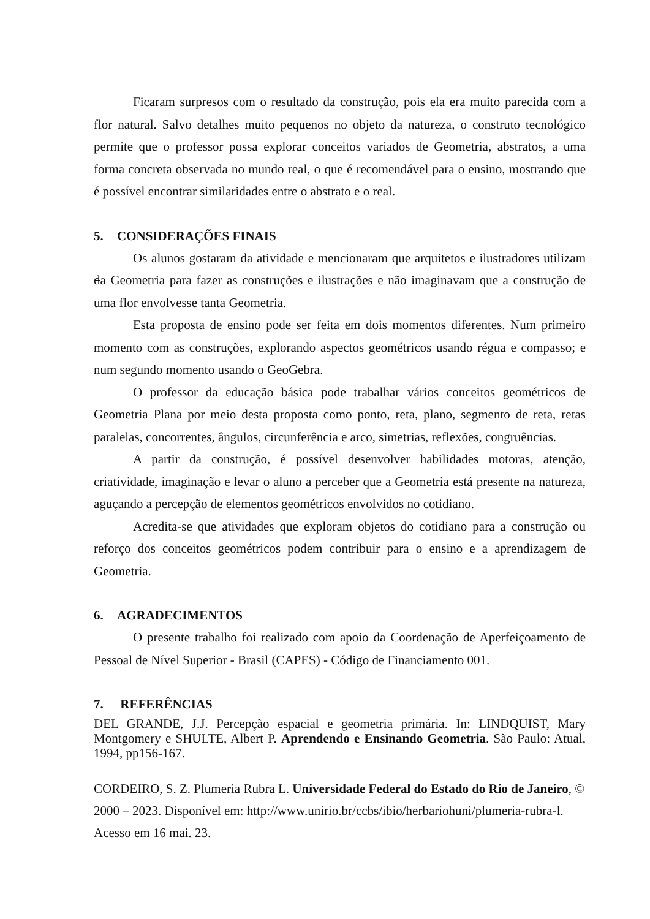Ficaram surpresos com o resultado da construção, pois ela era muito parecida com a flor natural. Salvo detalhes muito pequenos no objeto da natureza, o construto tecnológico permite que o professor possa explorar conceitos variados de Geometria, abstratos, a uma forma concreta observada no mundo real, o que é recomendável para o ensino, mostrando que é possível encontrar similaridades entre o abstrato e o real.
5. CONSIDERAÇÕES FINAIS
Os alunos gostaram da atividade e mencionaram que arquitetos e ilustradores utilizam da Geometria para fazer as construções e ilustrações e não imaginavam que a construção de uma flor envolvesse tanta Geometria.
Esta proposta de ensino pode ser feita em dois momentos diferentes. Num primeiro momento com as construções, explorando aspectos geométricos usando régua e compasso; e num segundo momento usando o GeoGebra.
O professor da educação básica pode trabalhar vários conceitos geométricos de Geometria Plana por meio desta proposta como ponto, reta, plano, segmento de reta, retas paralelas, concorrentes, ângulos, circunferência e arco, simetrias, reflexões, congruências.
A partir da construção, é possível desenvolver habilidades motoras, atenção, criatividade, imaginação e levar o aluno a perceber que a Geometria está presente na natureza, aguçando a percepção de elementos geométricos envolvidos no cotidiano.
Acredita-se que atividades que exploram objetos do cotidiano para a construção ou reforço dos conceitos geométricos podem contribuir para o ensino e a aprendizagem de Geometria.
6. AGRADECIMENTOS
O presente trabalho foi realizado com apoio da Coordenação de Aperfeiçoamento de Pessoal de Nível Superior - Brasil (CAPES) - Código de Financiamento 001.
7. REFERÊNCIAS
DEL GRANDE, J.J. Percepção espacial e geometria primária. In: LINDQUIST, Mary Montgomery e SHULTE, Albert P. Aprendendo e Ensinando Geometria. São Paulo: Atual, 1994, pp156-167.
CORDEIRO, S. Z. Plumeria Rubra L. Universidade Federal do Estado do Rio de Janeiro, © 2000 – 2023. Disponível em: http://www.unirio.br/ccbs/ibio/herbariohuni/plumeria-rubra-l. Acesso em 16 mai. 23.